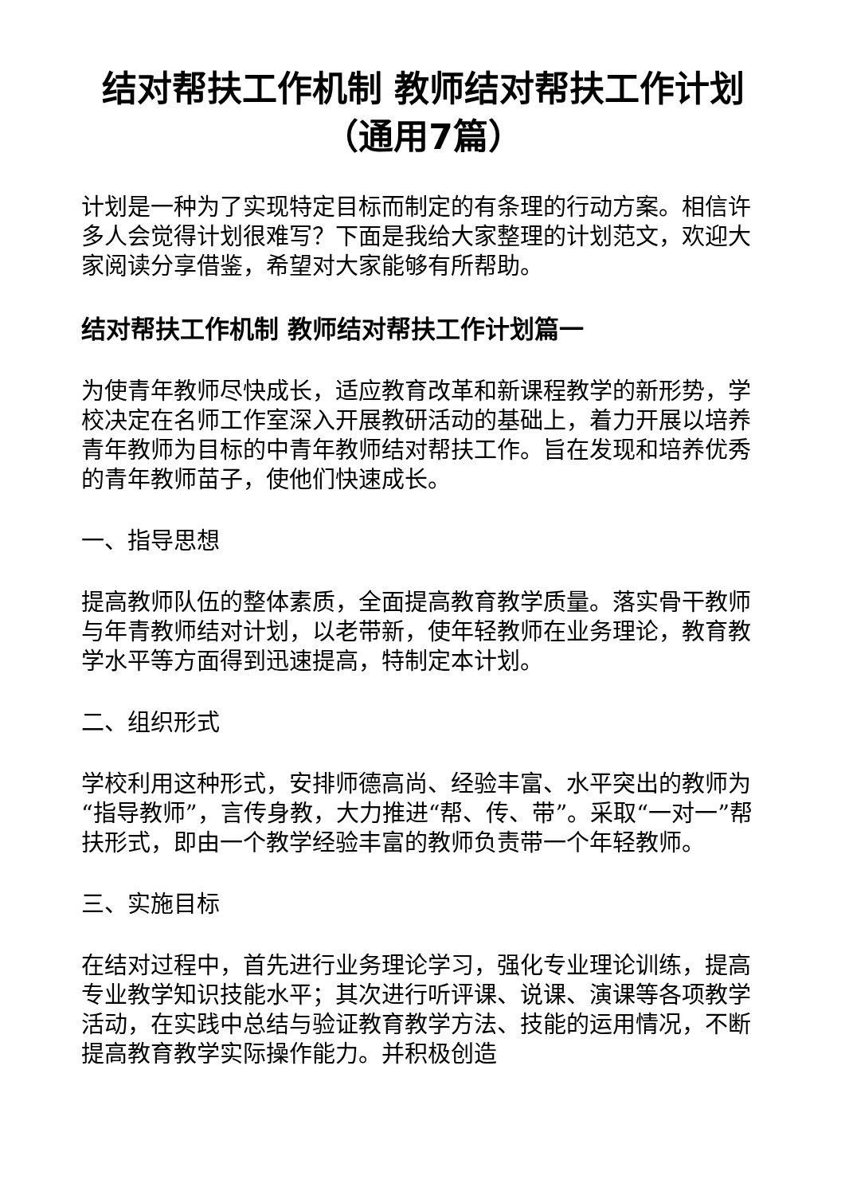结对帮扶工作机制 教师结对帮扶工作计划（通用7篇）
计划是一种为了实现特定目标而制定的有条理的行动方案。相信许多人会觉得计划很难写？下面是我给大家整理的计划范文，欢迎大家阅读分享借鉴，希望对大家能够有所帮助。
结对帮扶工作机制 教师结对帮扶工作计划篇一
为使青年教师尽快成长，适应教育改革和新课程教学的新形势，学校决定在名师工作室深入开展教研活动的基础上，着力开展以培养青年教师为目标的中青年教师结对帮扶工作。旨在发现和培养优秀的青年教师苗子，使他们快速成长。
一、指导思想
提高教师队伍的整体素质，全面提高教育教学质量。落实骨干教师与年青教师结对计划，以老带新，使年轻教师在业务理论，教育教学水平等方面得到迅速提高，特制定本计划。
二、组织形式
学校利用这种形式，安排师德高尚、经验丰富、水平突出的教师为“指导教师”，言传身教，大力推进“帮、传、带”。采取“一对一”帮扶形式，即由一个教学经验丰富的教师负责带一个年轻教师。
三、实施目标
在结对过程中，首先进行业务理论学习，强化专业理论训练，提高专业教学知识技能水平；其次进行听评课、说课、演课等各项教学活动，在实践中总结与验证教育教学方法、技能的运用情况，不断提高教育教学实际操作能力。并积极创造